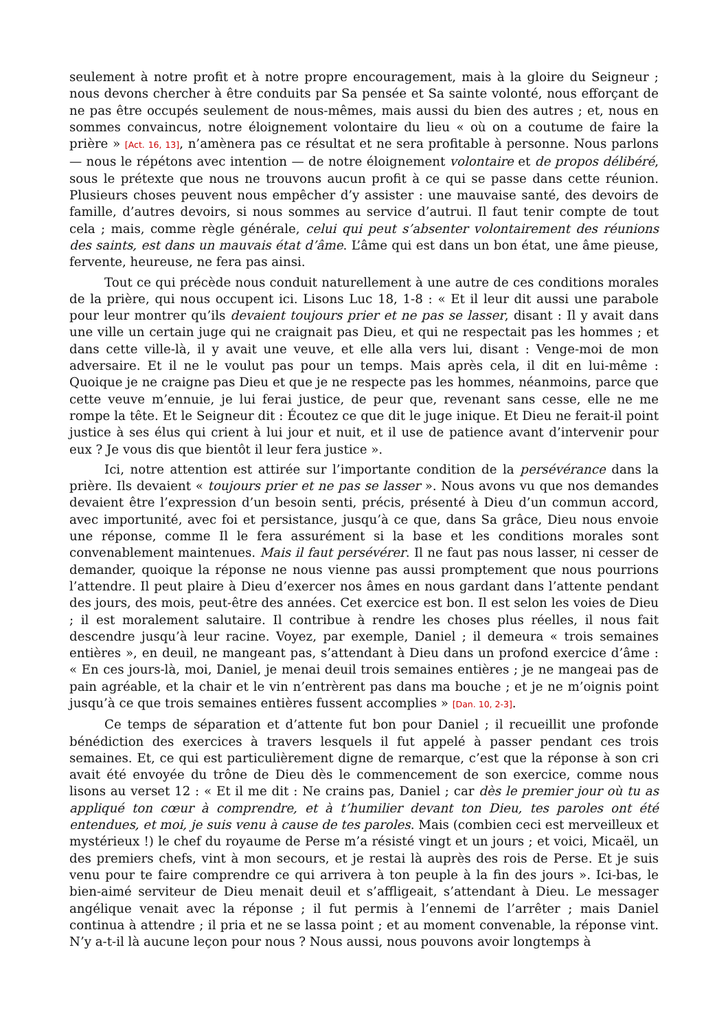seulement à notre profit et à notre propre encouragement, mais à la gloire du Seigneur ; nous devons chercher à être conduits par Sa pensée et Sa sainte volonté, nous efforçant de ne pas être occupés seulement de nous-mêmes, mais aussi du bien des autres ; et, nous en sommes convaincus, notre éloignement volontaire du lieu « où on a coutume de faire la prière » [Act. 16, 13], n’amènera pas ce résultat et ne sera profitable à personne. Nous parlons — nous le répétons avec intention — de notre éloignement volontaire et de propos délibéré, sous le prétexte que nous ne trouvons aucun profit à ce qui se passe dans cette réunion. Plusieurs choses peuvent nous empêcher d’y assister : une mauvaise santé, des devoirs de famille, d’autres devoirs, si nous sommes au service d’autrui. Il faut tenir compte de tout cela ; mais, comme règle générale, celui qui peut s’absenter volontairement des réunions des saints, est dans un mauvais état d’âme. L’âme qui est dans un bon état, une âme pieuse, fervente, heureuse, ne fera pas ainsi.
Tout ce qui précède nous conduit naturellement à une autre de ces conditions morales de la prière, qui nous occupent ici. Lisons Luc 18, 1-8 : « Et il leur dit aussi une parabole pour leur montrer qu’ils devaient toujours prier et ne pas se lasser, disant : Il y avait dans une ville un certain juge qui ne craignait pas Dieu, et qui ne respectait pas les hommes ; et dans cette ville-là, il y avait une veuve, et elle alla vers lui, disant : Venge-moi de mon adversaire. Et il ne le voulut pas pour un temps. Mais après cela, il dit en lui-même : Quoique je ne craigne pas Dieu et que je ne respecte pas les hommes, néanmoins, parce que cette veuve m’ennuie, je lui ferai justice, de peur que, revenant sans cesse, elle ne me rompe la tête. Et le Seigneur dit : Écoutez ce que dit le juge inique. Et Dieu ne ferait-il point justice à ses élus qui crient à lui jour et nuit, et il use de patience avant d’intervenir pour eux ? Je vous dis que bientôt il leur fera justice ».
Ici, notre attention est attirée sur l’importante condition de la persévérance dans la prière. Ils devaient « toujours prier et ne pas se lasser ». Nous avons vu que nos demandes devaient être l’expression d’un besoin senti, précis, présenté à Dieu d’un commun accord, avec importunité, avec foi et persistance, jusqu’à ce que, dans Sa grâce, Dieu nous envoie une réponse, comme Il le fera assurément si la base et les conditions morales sont convenablement maintenues. Mais il faut persévérer. Il ne faut pas nous lasser, ni cesser de demander, quoique la réponse ne nous vienne pas aussi promptement que nous pourrions l’attendre. Il peut plaire à Dieu d’exercer nos âmes en nous gardant dans l’attente pendant des jours, des mois, peut-être des années. Cet exercice est bon. Il est selon les voies de Dieu ; il est moralement salutaire. Il contribue à rendre les choses plus réelles, il nous fait descendre jusqu’à leur racine. Voyez, par exemple, Daniel ; il demeura « trois semaines entières », en deuil, ne mangeant pas, s’attendant à Dieu dans un profond exercice d’âme : « En ces jours-là, moi, Daniel, je menai deuil trois semaines entières ; je ne mangeai pas de pain agréable, et la chair et le vin n’entrèrent pas dans ma bouche ; et je ne m’oignis point jusqu’à ce que trois semaines entières fussent accomplies » [Dan. 10, 2-3].
Ce temps de séparation et d’attente fut bon pour Daniel ; il recueillit une profonde bénédiction des exercices à travers lesquels il fut appelé à passer pendant ces trois semaines. Et, ce qui est particulièrement digne de remarque, c’est que la réponse à son cri avait été envoyée du trône de Dieu dès le commencement de son exercice, comme nous lisons au verset 12 : « Et il me dit : Ne crains pas, Daniel ; car dès le premier jour où tu as appliqué ton cœur à comprendre, et à t’humilier devant ton Dieu, tes paroles ont été entendues, et moi, je suis venu à cause de tes paroles. Mais (combien ceci est merveilleux et mystérieux !) le chef du royaume de Perse m’a résisté vingt et un jours ; et voici, Micaël, un des premiers chefs, vint à mon secours, et je restai là auprès des rois de Perse. Et je suis venu pour te faire comprendre ce qui arrivera à ton peuple à la fin des jours ». Ici-bas, le bien-aimé serviteur de Dieu menait deuil et s’affligeait, s’attendant à Dieu. Le messager angélique venait avec la réponse ; il fut permis à l’ennemi de l’arrêter ; mais Daniel continua à attendre ; il pria et ne se lassa point ; et au moment convenable, la réponse vint. N’y a-t-il là aucune leçon pour nous ? Nous aussi, nous pouvons avoir longtemps à